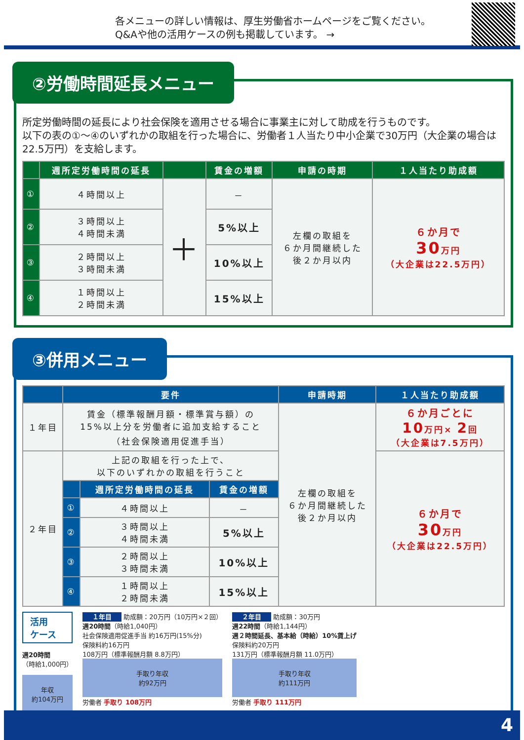各メニューの詳しい情報は、厚生労働省ホームページをご覧ください。
Q&Aや他の活用ケースの例も掲載しています。 →
②労働時間延長メニュー
所定労働時間の延長により社会保険を適用させる場合に事業主に対して助成を行うものです。
以下の表の①～④のいずれかの取組を行った場合に、労働者１人当たり中小企業で30万円（大企業の場合は22.5万円）を支給します。
| | 週所定労働時間の延長 | | 賃金の増額 | 申請の時期 | １人当たり助成額 |
| --- | --- | --- | --- | --- | --- |
| ① | ４時間以上 | ＋ | － | 左欄の取組を ６か月間継続した 後２か月以内 | ６か月で 30 万円 （大企業は22.5万円） |
| ② | ３時間以上 ４時間未満 | | 5%以上 | | |
| ③ | ２時間以上 ３時間未満 | | 10%以上 | | |
| ④ | １時間以上 ２時間未満 | | 15%以上 | | |
③併用メニュー
| | 要件 | | | 申請時期 | １人当たり助成額 |
| --- | --- | --- | --- | --- | --- |
| １年目 | 賃金（標準報酬月額・標準賞与額）の 15%以上分を労働者に追加支給すること （社会保険適用促進手当） | | | 左欄の取組を ６か月間継続した 後２か月以内 | ６か月ごとに 10 万円× 2 回 （大企業は7.5万円） |
| ２年目 | 上記の取組を行った上で、 以下のいずれかの取組を行うこと | | | | ６か月で 30 万円 （大企業は22.5万円） |
| | | 週所定労働時間の延長 | 賃金の増額 | | |
| | ① | ４時間以上 | － | | |
| | ② | ３時間以上 ４時間未満 | 5%以上 | | |
| | ③ | ２時間以上 ３時間未満 | 10%以上 | | |
| | ④ | １時間以上 ２時間未満 | 15%以上 | | |
活用
ケース
週20時間
（時給1,000円）
年収
約104万円
１年目 助成額：20万円（10万円×２回）
週20時間（時給1,040円）
社会保険適用促進手当 約16万円(15%分)
保険料約16万円
108万円（標準報酬月額 8.8万円）
手取り年収
約92万円
労働者 手取り 108万円
２年目 助成額：30万円
週22時間（時給1,144円）
週２時間延長、基本給（時給）10%賃上げ
保険料約20万円
131万円（標準報酬月額 11.0万円）
手取り年収
約111万円
労働者 手取り 111万円
4